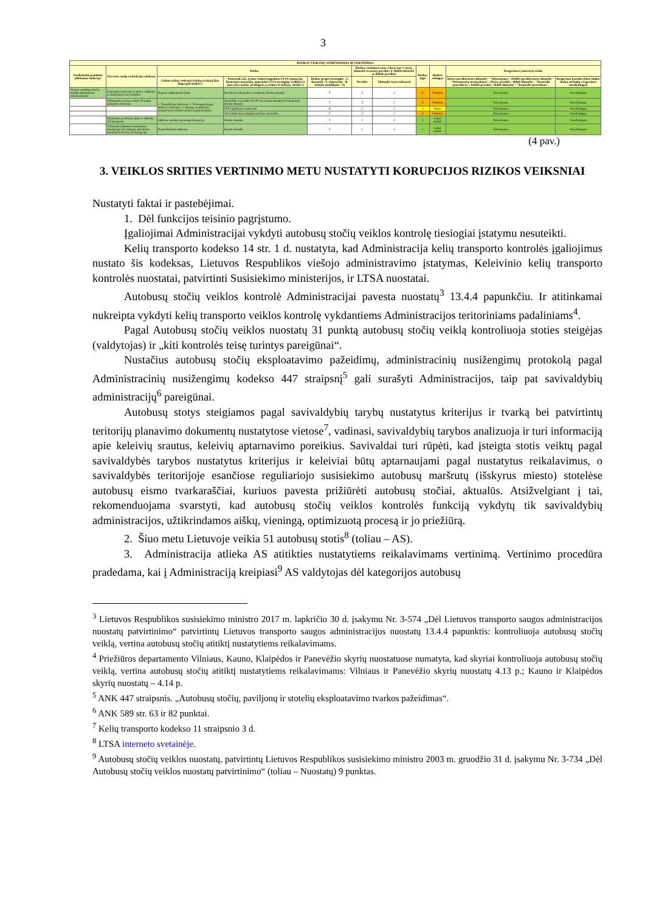3
| RIZIKOS VEIKSNIŲ APIBŪDINIMAS IR VERTINIMAS | | | | | | | | | | |
| --- | --- | --- | --- | --- | --- | --- | --- | --- | --- | --- |
| Struktūrinio padalinio atliekamos funkcijas | Procesai, susiję su funkcijų vykdymu | Rizika | | | Rizikos vertinimas (nuo 1 iki 6, kur 1=maža tikimybė ar mažas poveikis, 6=didelė tikimybė ar didelis poveikis) | | Rizikos lygis | Rizikos reitingas | Reagavimas į nustatytą riziką | |
| | | Galimi rizikos veiksniai (rizikos įvykiai) (kas blogo gali nutikti?) | Potenciali žala, įvykus rizikai (sugadinta LTSA reputacija, finansiniai nuostoliai, nepasiekti LTSA strategijos rodikliai ir pan.) (kas nutiks, jei blogytė, įvardinta D skiltyje, atsitiks?) | Rizikos grupė (strateginė - S, finansinė - F, reputacinė - R, teisinės neatitikties - T) | Poveikis | Tikimybė, kad realizuosis | | | Mažas poveikis/maža tikimybė= "Toleruojama"; Didelis poveikis/maža tikimybė = "Nenumatytų atvejų planas"; Mažas poveikis / didelė tikimybė = "Kontrolės procedūros"; Didelis poveikis / didelė tikimybė = "Kontrolės procedūros" | Reagavimo poreikis (labai skubu, skubu, neskubu, reagavimas nereikalingas) |
| Vertina autobusų stočių atitiktį nustatytiems reikalavimams | Gaunamas prašymas iš stoties valdytojo ar atitinkamos savivaldybės | Negerai suplanuotas laikas | Pavėluotai atliekamas vertinimas, klientų skundai | T | 3 | 2 | 6 | Vidutinis | Toleruojama | Nereikalingas |
| | Važiuojama į vietą vertinti AS pagal nustatytus kriterijus | 1. Žmogiškasis faktorius; 2. Nekompetetingai atliktas vertinimas; 3. Spragų, neatitikimų nustatytiems reikalavimams nepastebėjimas; | Nuostoliai ir įvaizdis AS dėl neteisingai nustatytos kategorijos, kliento skundai | T | 3 | 2 | 6 | Vidutinis | Toleruojama | Nereikalingas |
| | | | LTSA gadinama reputacija | R | 2 | 2 | 4 | Mažas | Toleruojama | Nereikalingas |
| | | | AS reikalavimas atlyginti patirtus nuostolius | F | 3 | 2 | 6 | Vidutinis | Toleruojama | Nereikalingas |
| | Surašomas įvertinimo aktas ir siūloma AS kategorija | Siūloma suteikta neteisinga kategorija | kliento skundai | T | 1 | 1 | 1 | Labai mažas | Toleruojama | Nereikalingas |
| | Teikiamas siūlymas Susisiekimo ministerijai dėl įsakymo pakeitimo, nurodant keičiamą AS kategoriją | Nepateikiamas siūlymas | kliento skundai | T | 1 | 1 | 1 | Labai mažas | Toleruojama | Nereikalingas |
(4 pav.)
3. VEIKLOS SRITIES VERTINIMO METU NUSTATYTI KORUPCIJOS RIZIKOS VEIKSNIAI
Nustatyti faktai ir pastebėjimai.
1. Dėl funkcijos teisinio pagrįstumo.
Įgaliojimai Administracijai vykdyti autobusų stočių veiklos kontrolę tiesiogiai įstatymu nesuteikti.
Kelių transporto kodekso 14 str. 1 d. nustatyta, kad Administracija kelių transporto kontrolės įgaliojimus nustato šis kodeksas, Lietuvos Respublikos viešojo administravimo įstatymas, Keleivinio kelių transporto kontrolės nuostatai, patvirtinti Susisiekimo ministerijos, ir LTSA nuostatai.
Autobusų stočių veiklos kontrolė Administracijai pavesta nuostatų<sup>3</sup> 13.4.4 papunkčiu. Ir atitinkamai nukreipta vykdyti kelių transporto veiklos kontrolę vykdantiems Administracijos teritoriniams padaliniams<sup>4</sup>.
Pagal Autobusų stočių veiklos nuostatų 31 punktą autobusų stočių veiklą kontroliuoja stoties steigėjas (valdytojas) ir „kiti kontrolės teisę turintys pareigūnai“.
Nustačius autobusų stočių eksploatavimo pažeidimų, administracinių nusižengimų protokolą pagal Administracinių nusižengimų kodekso 447 straipsnį<sup>5</sup> gali surašyti Administracijos, taip pat savivaldybių administracijų<sup>6</sup> pareigūnai.
Autobusų stotys steigiamos pagal savivaldybių tarybų nustatytus kriterijus ir tvarką bei patvirtintų teritorijų planavimo dokumentų nustatytose vietose<sup>7</sup>, vadinasi, savivaldybių tarybos analizuoja ir turi informaciją apie keleivių srautus, keleivių aptarnavimo poreikius. Savivaldai turi rūpėti, kad įsteigta stotis veiktų pagal savivaldybės tarybos nustatytus kriterijus ir keleiviai būtų aptarnaujami pagal nustatytus reikalavimus, o savivaldybės teritorijoje esančiose reguliariojo susisiekimo autobusų maršrutų (išskyrus miesto) stotelėse autobusų eismo tvarkaraščiai, kuriuos pavesta prižiūrėti autobusų stočiai, aktualūs. Atsižvelgiant į tai, rekomenduojama svarstyti, kad autobusų stočių veiklos kontrolės funkciją vykdytų tik savivaldybių administracijos, užtikrindamos aiškų, vieningą, optimizuotą procesą ir jo priežiūrą.
2. Šiuo metu Lietuvoje veikia 51 autobusų stotis<sup>8</sup> (toliau – AS).
3. Administracija atlieka AS atitikties nustatytiems reikalavimams vertinimą. Vertinimo procedūra pradedama, kai į Administraciją kreipiasi<sup>9</sup> AS valdytojas dėl kategorijos autobusų
<sup>3</sup> Lietuvos Respublikos susisiekimo ministro 2017 m. lapkričio 30 d. įsakymu Nr. 3-574 „Dėl Lietuvos transporto saugos administracijos nuostatų patvirtinimo“ patvirtintų Lietuvos transporto saugos administracijos nuostatų 13.4.4 papunktis: kontroliuoja autobusų stočių veiklą, vertina autobusų stočių atitiktį nustatytiems reikalavimams.
<sup>4</sup> Priežiūros departamento Vilniaus, Kauno, Klaipėdos ir Panevėžio skyrių nuostatuose numatyta, kad skyriai kontroliuoja autobusų stočių veiklą, vertina autobusų stočių atitiktį nustatytiems reikalavimams: Vilniaus ir Panevėžio skyrių nuostatų 4.13 p.; Kauno ir Klaipėdos skyrių nuostatų – 4.14 p.
<sup>5</sup> ANK 447 straipsnis. „Autobusų stočių, paviljonų ir stotelių eksploatavimo tvarkos pažeidimas“.
<sup>6</sup> ANK 589 str. 63 ir 82 punktai.
<sup>7</sup> Kelių transporto kodekso 11 straipsnio 3 d.
<sup>8</sup> LTSA interneto svetainėje.
<sup>9</sup> Autobusų stočių veiklos nuostatų, patvirtintų Lietuvos Respublikos susisiekimo ministro 2003 m. gruodžio 31 d. įsakymu Nr. 3-734 „Dėl Autobusų stočių veiklos nuostatų patvirtinimo“ (toliau – Nuostatų) 9 punktas.